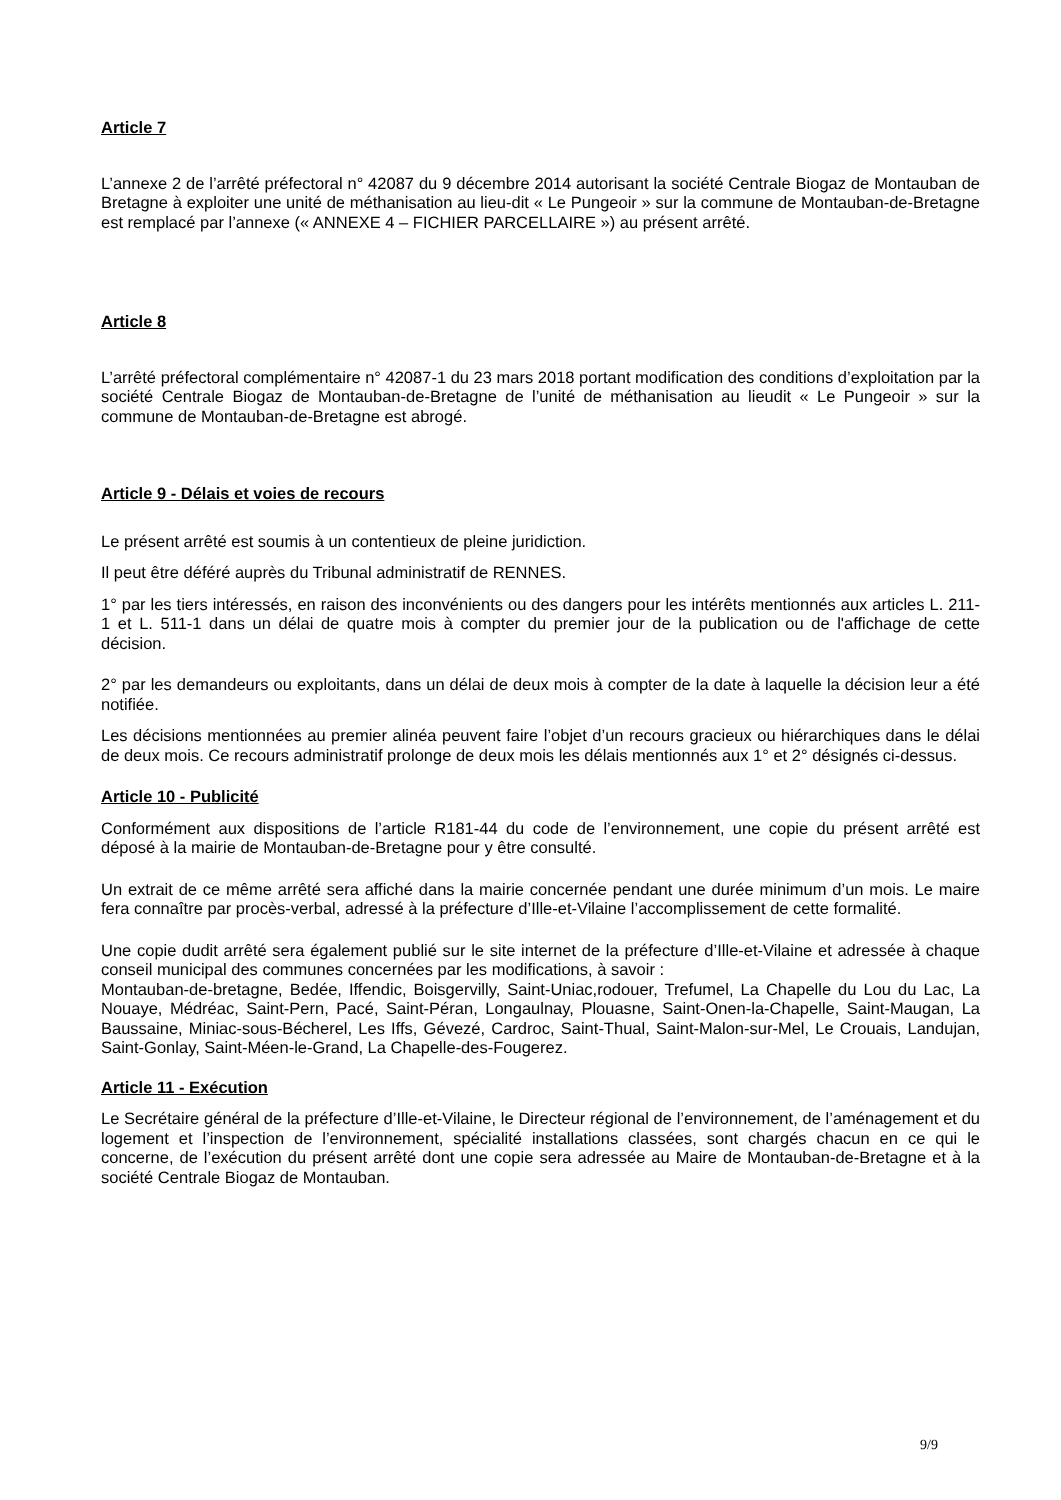Article 7
L’annexe 2 de l’arrêté préfectoral n° 42087 du 9 décembre 2014 autorisant la société Centrale Biogaz de Montauban de Bretagne à exploiter une unité de méthanisation au lieu-dit « Le Pungeoir » sur la commune de Montauban-de-Bretagne est remplacé par l’annexe (« ANNEXE 4 – FICHIER PARCELLAIRE ») au présent arrêté.
Article 8
L’arrêté préfectoral complémentaire n° 42087-1 du 23 mars 2018 portant modification des conditions d’exploitation par la société Centrale Biogaz de Montauban-de-Bretagne de l’unité de méthanisation au lieudit « Le Pungeoir » sur la commune de Montauban-de-Bretagne est abrogé.
Article 9 - Délais et voies de recours
Le présent arrêté est soumis à un contentieux de pleine juridiction.
Il peut être déféré auprès du Tribunal administratif de RENNES.
1° par les tiers intéressés, en raison des inconvénients ou des dangers pour les intérêts mentionnés aux articles L. 211-1 et L. 511-1 dans un délai de quatre mois à compter du premier jour de la publication ou de l'affichage de cette décision.
2° par les demandeurs ou exploitants, dans un délai de deux mois à compter de la date à laquelle la décision leur a été notifiée.
Les décisions mentionnées au premier alinéa peuvent faire l’objet d’un recours gracieux ou hiérarchiques dans le délai de deux mois. Ce recours administratif prolonge de deux mois les délais mentionnés aux 1° et 2° désignés ci-dessus.
Article 10 - Publicité
Conformément aux dispositions de l’article R181-44 du code de l’environnement, une copie du présent arrêté est déposé à la mairie de Montauban-de-Bretagne pour y être consulté.
Un extrait de ce même arrêté sera affiché dans la mairie concernée pendant une durée minimum d’un mois. Le maire fera connaître par procès-verbal, adressé à la préfecture d’Ille-et-Vilaine l’accomplissement de cette formalité.
Une copie dudit arrêté sera également publié sur le site internet de la préfecture d’Ille-et-Vilaine et adressée à chaque conseil municipal des communes concernées par les modifications, à savoir :
Montauban-de-bretagne, Bedée, Iffendic, Boisgervilly, Saint-Uniac,rodouer, Trefumel, La Chapelle du Lou du Lac, La Nouaye, Médréac, Saint-Pern, Pacé, Saint-Péran, Longaulnay, Plouasne, Saint-Onen-la-Chapelle, Saint-Maugan, La Baussaine, Miniac-sous-Bécherel, Les Iffs, Gévezé, Cardroc, Saint-Thual, Saint-Malon-sur-Mel, Le Crouais, Landujan, Saint-Gonlay, Saint-Méen-le-Grand, La Chapelle-des-Fougerez.
Article 11 - Exécution
Le Secrétaire général de la préfecture d’Ille-et-Vilaine, le Directeur régional de l’environnement, de l’aménagement et du logement et l’inspection de l’environnement, spécialité installations classées, sont chargés chacun en ce qui le concerne, de l’exécution du présent arrêté dont une copie sera adressée au Maire de Montauban-de-Bretagne et à la société Centrale Biogaz de Montauban.
9/9